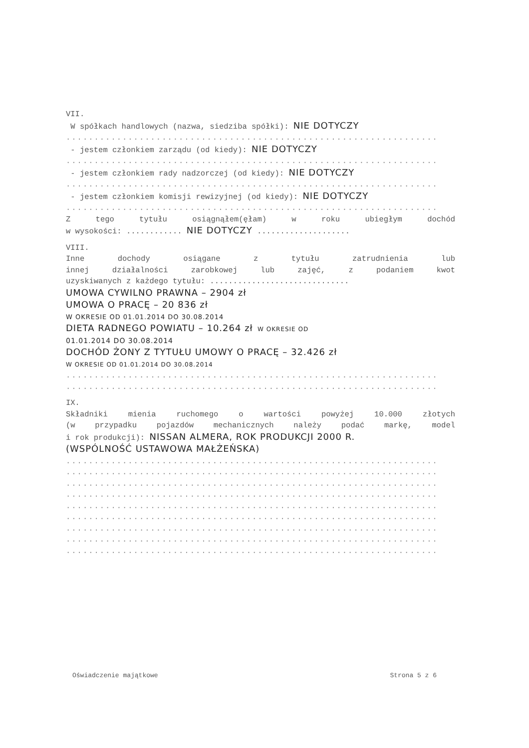VII.
W spółkach handlowych (nazwa, siedziba spółki): NIE DOTYCZY
..................................................................
- jestem członkiem zarządu (od kiedy): NIE DOTYCZY
..................................................................
- jestem członkiem rady nadzorczej (od kiedy): NIE DOTYCZY
..................................................................
- jestem członkiem komisji rewizyjnej (od kiedy): NIE DOTYCZY
..................................................................
Z tego tytułu osiągnąłem(ęłam) w roku ubiegłym dochód
w wysokości: ............ NIE DOTYCZY ....................
VIII.
Inne dochody osiągane z tytułu zatrudnienia lub
innej działalności zarobkowej lub zajęć, z podaniem kwot
uzyskiwanych z każdego tytułu: ..............................
UMOWA CYWILNO PRAWNA – 2904 zł
UMOWA O PRACĘ – 20 836 zł
W OKRESIE OD 01.01.2014 DO 30.08.2014
DIETA RADNEGO POWIATU – 10.264 zł W OKRESIE OD
01.01.2014 DO 30.08.2014
DOCHÓD ŻONY Z TYTUŁU UMOWY O PRACĘ – 32.426 zł
W OKRESIE OD 01.01.2014 DO 30.08.2014
..................................................................
..................................................................
IX.
Składniki mienia ruchomego o wartości powyżej 10.000 złotych
(w przypadku pojazdów mechanicznych należy podać markę, model
i rok produkcji): NISSAN ALMERA, ROK PRODUKCJI 2000 R.
(WSPÓLNOŚĆ USTAWOWA MAŁŻEŃSKA)
..................................................................
..................................................................
..................................................................
..................................................................
..................................................................
..................................................................
..................................................................
..................................................................
..................................................................
Oświadczenie majątkowe Strona 5 z 6